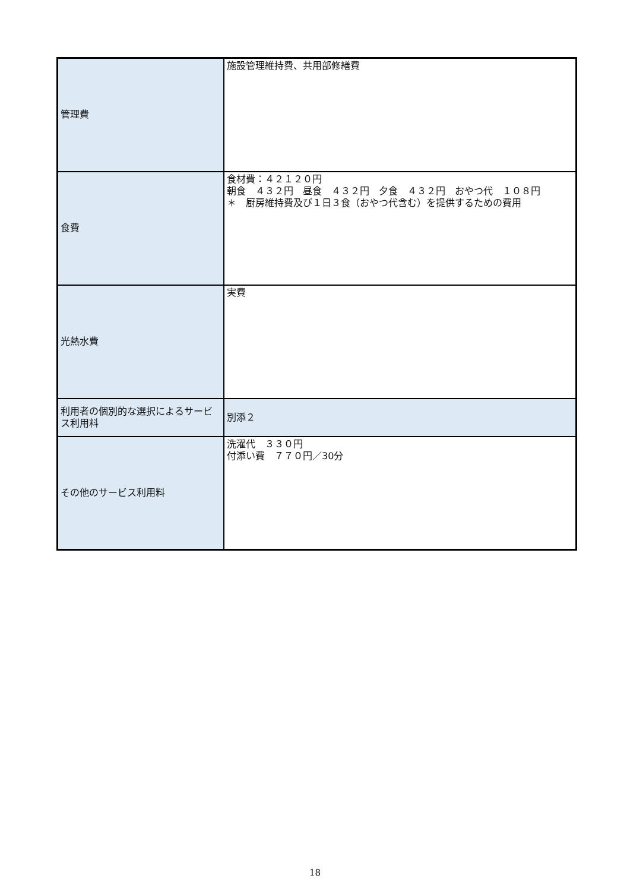| 管理費 | 施設管理維持費、共用部修繕費 |
| 食費 | 食材費：４２１２０円 朝食 ４３２円 昼食 ４３２円 夕食 ４３２円 おやつ代 １０８円 ＊ 厨房維持費及び１日３食（おやつ代含む）を提供するための費用 |
| 光熱水費 | 実費 |
| 利用者の個別的な選択によるサービス利用料 | 別添２ |
| その他のサービス利用料 | 洗濯代 ３３０円 付添い費 ７７０円／30分 |
18